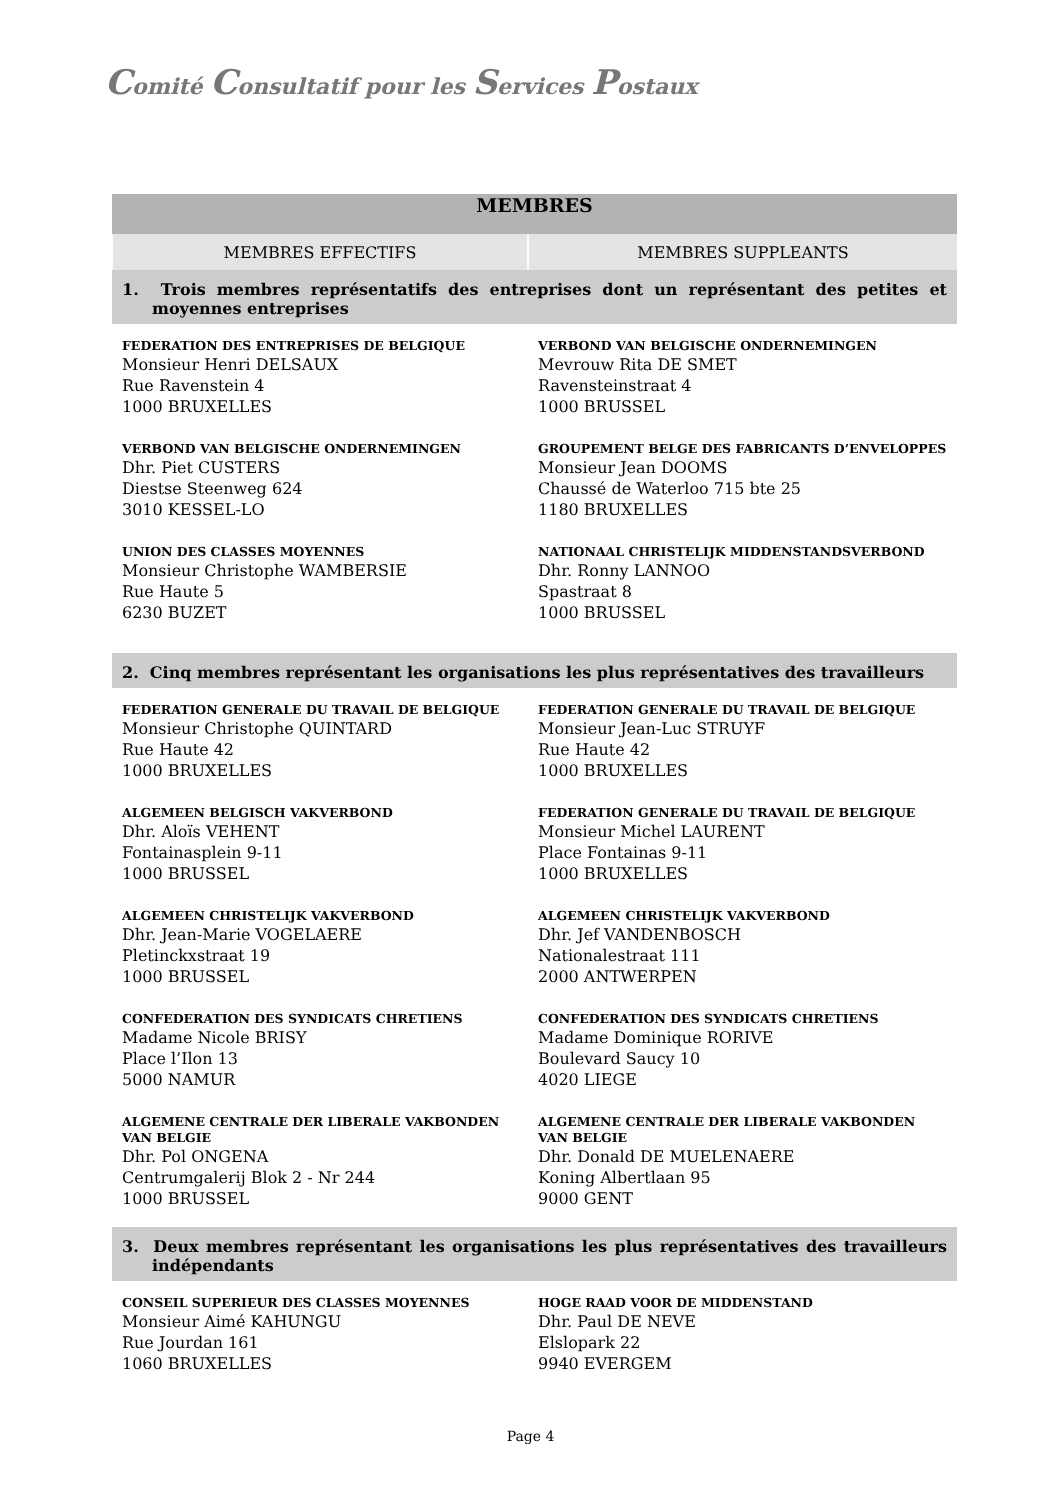Comité Consultatif pour les Services Postaux
| MEMBRES | |
| --- | --- |
| MEMBRES EFFECTIFS | MEMBRES SUPPLEANTS |
| 1. Trois membres représentatifs des entreprises dont un représentant des petites et moyennes entreprises | |
| FEDERATION DES ENTREPRISES DE BELGIQUE Monsieur Henri DELSAUX Rue Ravenstein 4 1000 BRUXELLES | VERBOND VAN BELGISCHE ONDERNEMINGEN Mevrouw Rita DE SMET Ravensteinstraat 4 1000 BRUSSEL |
| VERBOND VAN BELGISCHE ONDERNEMINGEN Dhr. Piet CUSTERS Diestse Steenweg 624 3010 KESSEL-LO | GROUPEMENT BELGE DES FABRICANTS D’ENVELOPPES Monsieur Jean DOOMS Chaussé de Waterloo 715 bte 25 1180 BRUXELLES |
| UNION DES CLASSES MOYENNES Monsieur Christophe WAMBERSIE Rue Haute 5 6230 BUZET | NATIONAAL CHRISTELIJK MIDDENSTANDSVERBOND Dhr. Ronny LANNOO Spastraat 8 1000 BRUSSEL |
| 2. Cinq membres représentant les organisations les plus représentatives des travailleurs | |
| FEDERATION GENERALE DU TRAVAIL DE BELGIQUE Monsieur Christophe QUINTARD Rue Haute 42 1000 BRUXELLES | FEDERATION GENERALE DU TRAVAIL DE BELGIQUE Monsieur Jean-Luc STRUYF Rue Haute 42 1000 BRUXELLES |
| ALGEMEEN BELGISCH VAKVERBOND Dhr. Aloïs VEHENT Fontainasplein 9-11 1000 BRUSSEL | FEDERATION GENERALE DU TRAVAIL DE BELGIQUE Monsieur Michel LAURENT Place Fontainas 9-11 1000 BRUXELLES |
| ALGEMEEN CHRISTELIJK VAKVERBOND Dhr. Jean-Marie VOGELAERE Pletinckxstraat 19 1000 BRUSSEL | ALGEMEEN CHRISTELIJK VAKVERBOND Dhr. Jef VANDENBOSCH Nationalestraat 111 2000 ANTWERPEN |
| CONFEDERATION DES SYNDICATS CHRETIENS Madame Nicole BRISY Place l’Ilon 13 5000 NAMUR | CONFEDERATION DES SYNDICATS CHRETIENS Madame Dominique RORIVE Boulevard Saucy 10 4020 LIEGE |
| ALGEMENE CENTRALE DER LIBERALE VAKBONDEN VAN BELGIE Dhr. Pol ONGENA Centrumgalerij Blok 2 - Nr 244 1000 BRUSSEL | ALGEMENE CENTRALE DER LIBERALE VAKBONDEN VAN BELGIE Dhr. Donald DE MUELENAERE Koning Albertlaan 95 9000 GENT |
| 3. Deux membres représentant les organisations les plus représentatives des travailleurs indépendants | |
| CONSEIL SUPERIEUR DES CLASSES MOYENNES Monsieur Aimé KAHUNGU Rue Jourdan 161 1060 BRUXELLES | HOGE RAAD VOOR DE MIDDENSTAND Dhr. Paul DE NEVE Elslopark 22 9940 EVERGEM |
Page 4